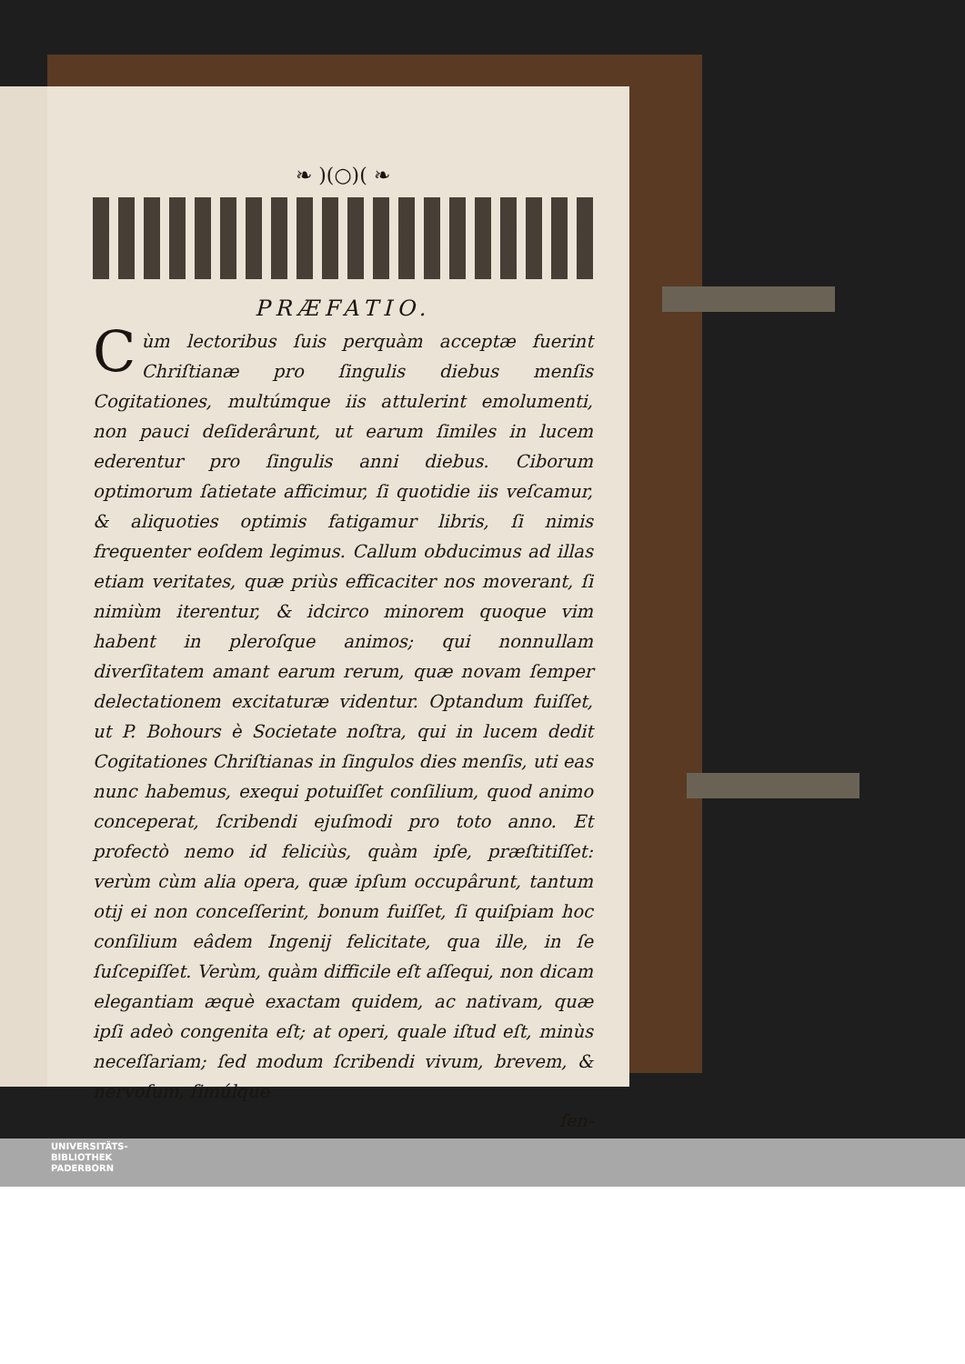❧ )(○)( ❧
PRÆFATIO.
Cùm lectoribus ſuis perquàm acceptæ fuerint Chriſtianæ pro ſingulis diebus menſis Cogitationes, multúmque iis attulerint emolumenti, non pauci deſiderârunt, ut earum ſimiles in lucem ederentur pro ſingulis anni diebus. Ciborum optimorum ſatietate afficimur, ſi quotidie iis veſcamur, & aliquoties optimis fatigamur libris, ſi nimis frequenter eoſdem legimus. Callum obducimus ad illas etiam veritates, quæ priùs efficaciter nos moverant, ſi nimiùm iterentur, & idcirco minorem quoque vim habent in pleroſque animos; qui nonnullam diverſitatem amant earum rerum, quæ novam ſemper delectationem excitaturæ videntur. Optandum fuiſſet, ut P. Bohours è Societate noſtra, qui in lucem dedit Cogitationes Chriſtianas in ſingulos dies menſis, uti eas nunc habemus, exequi potuiſſet conſilium, quod animo conceperat, ſcribendi ejuſmodi pro toto anno. Et profectò nemo id feliciùs, quàm ipſe, præſtitiſſet: verùm cùm alia opera, quæ ipſum occupârunt, tantum otij ei non conceſſerint, bonum fuiſſet, ſi quiſpiam hoc conſilium eâdem Ingenij felicitate, qua ille, in ſe ſuſcepiſſet. Verùm, quàm difficile eſt aſſequi, non dicam elegantiam æquè exactam quidem, ac nativam, quæ ipſi adeò congenita eſt; at operi, quale iſtud eſt, minùs neceſſariam; ſed modum ſcribendi vivum, brevem, & nervoſum, ſimúlque
ſen-
UNIVERSITÄTS-
BIBLIOTHEK
PADERBORN